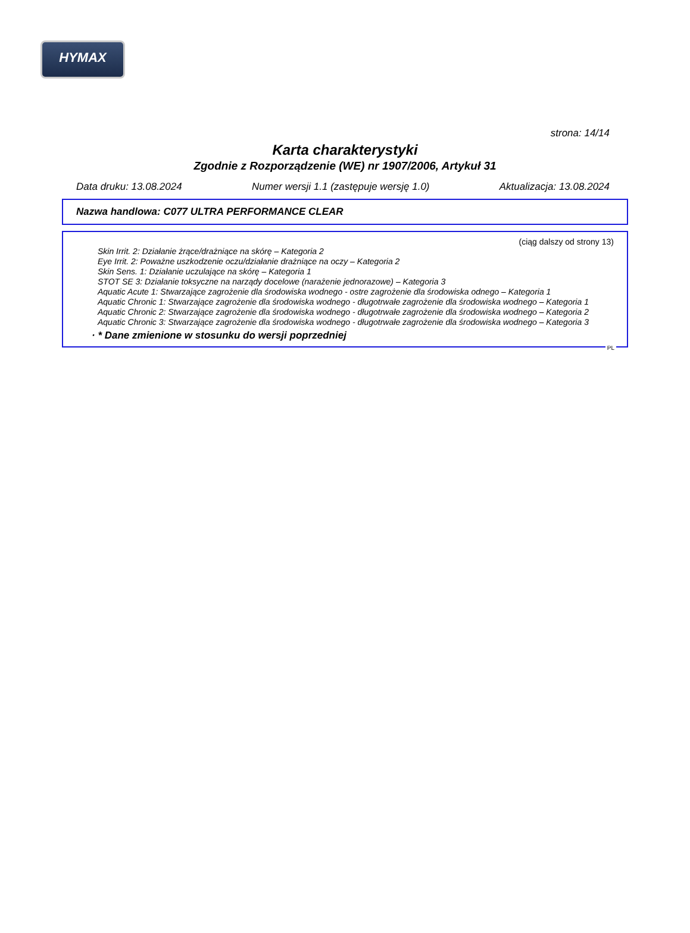HYMAX
strona: 14/14
Karta charakterystyki
Zgodnie z Rozporządzenie (WE) nr 1907/2006, Artykuł 31
Data druku: 13.08.2024 Numer wersji 1.1 (zastępuje wersję 1.0) Aktualizacja: 13.08.2024
Nazwa handlowa: C077 ULTRA PERFORMANCE CLEAR
(ciąg dalszy od strony 13)
Skin Irrit. 2: Działanie żrące/drażniące na skórę – Kategoria 2
Eye Irrit. 2: Poważne uszkodzenie oczu/działanie drażniące na oczy – Kategoria 2
Skin Sens. 1: Działanie uczulające na skórę – Kategoria 1
STOT SE 3: Działanie toksyczne na narządy docelowe (narażenie jednorazowe) – Kategoria 3
Aquatic Acute 1: Stwarzające zagrożenie dla środowiska wodnego - ostre zagrożenie dla środowiska odnego – Kategoria 1
Aquatic Chronic 1: Stwarzające zagrożenie dla środowiska wodnego - długotrwałe zagrożenie dla środowiska wodnego – Kategoria 1
Aquatic Chronic 2: Stwarzające zagrożenie dla środowiska wodnego - długotrwałe zagrożenie dla środowiska wodnego – Kategoria 2
Aquatic Chronic 3: Stwarzające zagrożenie dla środowiska wodnego - długotrwałe zagrożenie dla środowiska wodnego – Kategoria 3
· * Dane zmienione w stosunku do wersji poprzedniej
PL